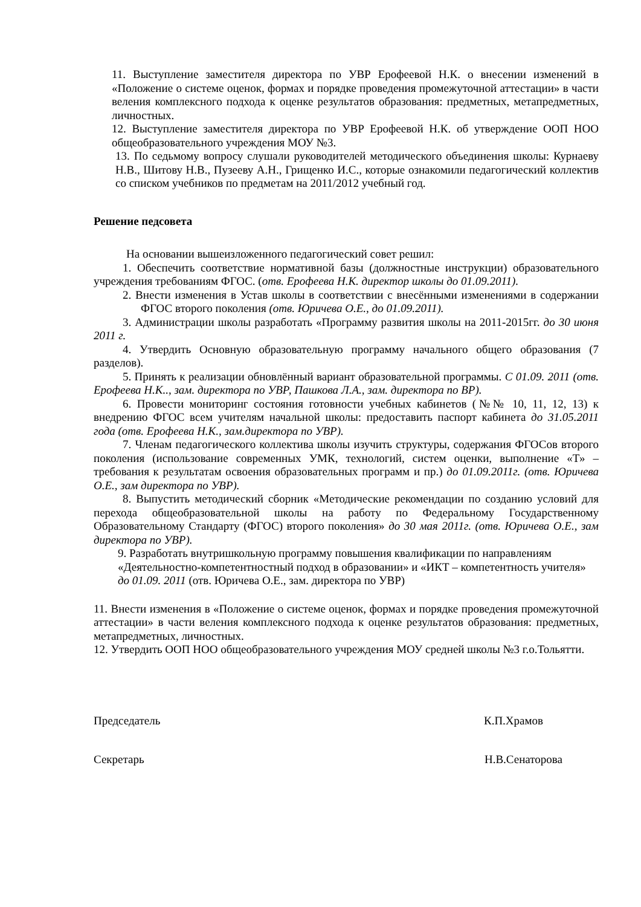11. Выступление заместителя директора по УВР Ерофеевой Н.К. о внесении изменений в «Положение о системе оценок, формах и порядке проведения промежуточной аттестации» в части веления комплексного подхода к оценке результатов образования: предметных, метапредметных, личностных.
12. Выступление заместителя директора по УВР Ерофеевой Н.К. об утверждение ООП НОО общеобразовательного учреждения МОУ №3.
13. По седьмому вопросу слушали руководителей методического объединения школы: Курнаеву Н.В., Шитову Н.В., Пузееву А.Н., Грищенко И.С., которые ознакомили педагогический коллектив со списком учебников по предметам на 2011/2012 учебный год.
Решение педсовета
На основании вышеизложенного педагогический совет решил:
1. Обеспечить соответствие нормативной базы (должностные инструкции) образовательного учреждения требованиям ФГОС. (отв. Ерофеева Н.К. директор школы до 01.09.2011).
2. Внести изменения в Устав школы в соответствии с внесёнными изменениями в содержании ФГОС второго поколения (отв. Юричева О.Е., до 01.09.2011).
3. Администрации школы разработать «Программу развития школы на 2011-2015гг. до 30 июня 2011 г.
4. Утвердить Основную образовательную программу начального общего образования (7 разделов).
5. Принять к реализации обновлённый вариант образовательной программы. С 01.09. 2011 (отв. Ерофеева Н.К.., зам. директора по УВР, Пашкова Л.А., зам. директора по ВР).
6. Провести мониторинг состояния готовности учебных кабинетов (№№ 10, 11, 12, 13) к внедрению ФГОС всем учителям начальной школы: предоставить паспорт кабинета до 31.05.2011 года (отв. Ерофеева Н.К., зам.директора по УВР).
7. Членам педагогического коллектива школы изучить структуры, содержания ФГОСов второго поколения (использование современных УМК, технологий, систем оценки, выполнение «Т» – требования к результатам освоения образовательных программ и пр.) до 01.09.2011г. (отв. Юричева О.Е., зам директора по УВР).
8. Выпустить методический сборник «Методические рекомендации по созданию условий для перехода общеобразовательной школы на работу по Федеральному Государственному Образовательному Стандарту (ФГОС) второго поколения» до 30 мая 2011г. (отв. Юричева О.Е., зам директора по УВР).
9. Разработать внутришкольную программу повышения квалификации по направлениям «Деятельностно-компетентностный подход в образовании» и «ИКТ – компетентность учителя» до 01.09. 2011 (отв. Юричева О.Е., зам. директора по УВР)
11. Внести изменения в «Положение о системе оценок, формах и порядке проведения промежуточной аттестации» в части веления комплексного подхода к оценке результатов образования: предметных, метапредметных, личностных.
12. Утвердить ООП НОО общеобразовательного учреждения МОУ средней школы №3 г.о.Тольятти.
Председатель К.П.Храмов
Секретарь Н.В.Сенаторова